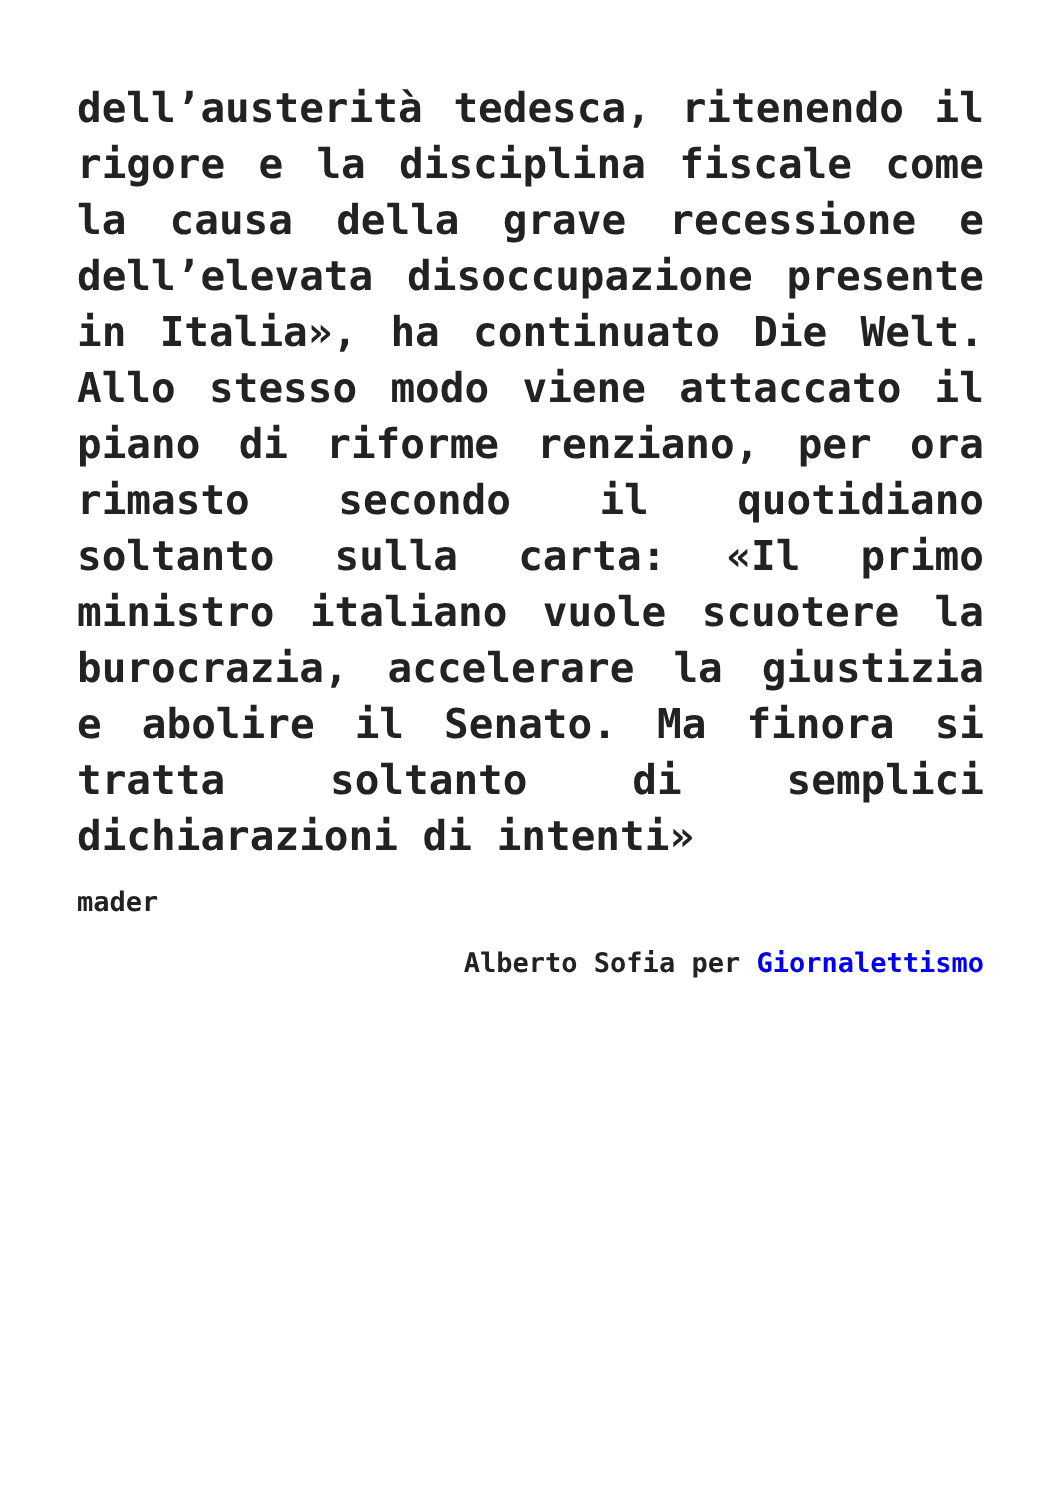dell’austerità tedesca, ritenendo il rigore e la disciplina fiscale come la causa della grave recessione e dell’elevata disoccupazione presente in Italia», ha continuato Die Welt. Allo stesso modo viene attaccato il piano di riforme renziano, per ora rimasto secondo il quotidiano soltanto sulla carta: «Il primo ministro italiano vuole scuotere la burocrazia, accelerare la giustizia e abolire il Senato. Ma finora si tratta soltanto di semplici dichiarazioni di intenti»
mader
Alberto Sofia per Giornalettismo